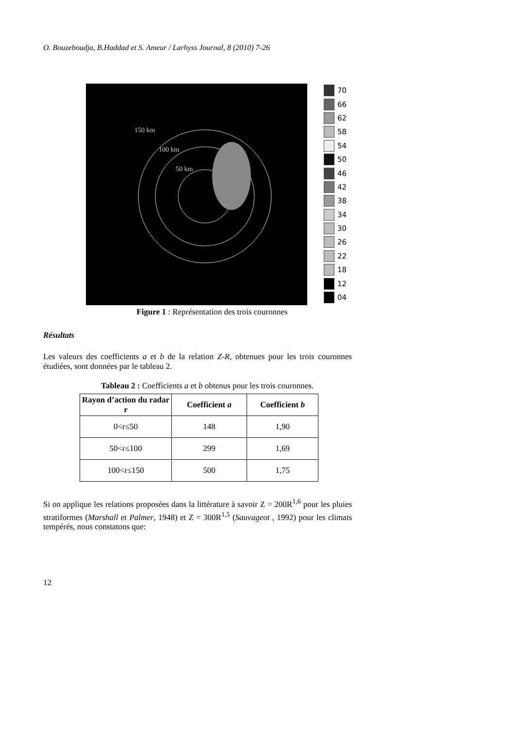O. Bouzeboudja, B.Haddad et S. Ameur / Larhyss Journal, 8 (2010) 7-26
150 km
100 km
50 km
70
66
62
58
54
50
46
42
38
34
30
26
22
18
12
04
Figure 1 : Représentation des trois couronnes
Résultats
Les valeurs des coefficients a et b de la relation Z-R, obtenues pour les trois couronnes étudiées, sont données par le tableau 2.
Tableau 2 : Coefficients a et b obtenus pour les trois couronnes.
| Rayon d’action du radar r | Coefficient a | Coefficient b |
| --- | --- | --- |
| 0<r≤50 | 148 | 1,90 |
| 50<r≤100 | 299 | 1,69 |
| 100<r≤150 | 500 | 1,75 |
Si on applique les relations proposées dans la littérature à savoir Z = 200R<sup>1,6</sup> pour les pluies stratiformes (Marshall et Palmer, 1948) et Z = 300R<sup>1,5</sup> (Sauvageot , 1992) pour les climats tempérés, nous constatons que:
12